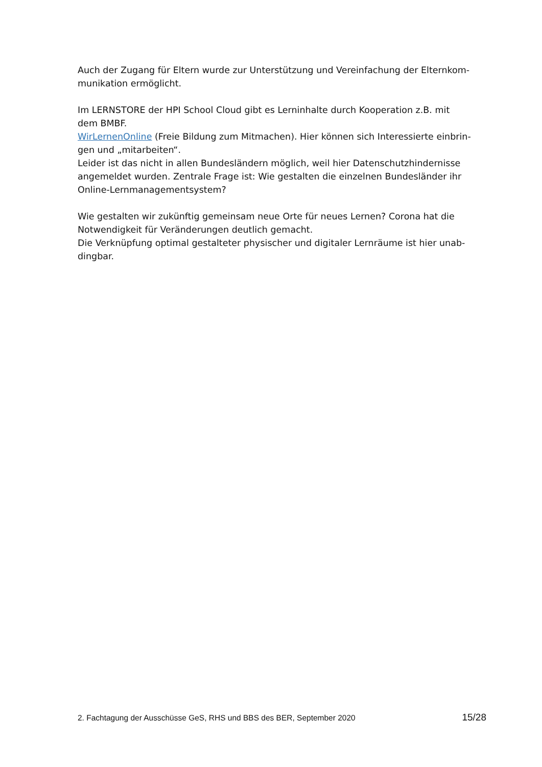Auch der Zugang für Eltern wurde zur Unterstützung und Vereinfachung der Elternkom-
munikation ermöglicht.
Im LERNSTORE der HPI School Cloud gibt es Lerninhalte durch Kooperation z.B. mit
dem BMBF.
WirLernenOnline (Freie Bildung zum Mitmachen). Hier können sich Interessierte einbrin-
gen und „mitarbeiten“.
Leider ist das nicht in allen Bundesländern möglich, weil hier Datenschutzhindernisse
angemeldet wurden. Zentrale Frage ist: Wie gestalten die einzelnen Bundesländer ihr
Online-Lernmanagementsystem?
Wie gestalten wir zukünftig gemeinsam neue Orte für neues Lernen? Corona hat die
Notwendigkeit für Veränderungen deutlich gemacht.
Die Verknüpfung optimal gestalteter physischer und digitaler Lernräume ist hier unab-
dingbar.
2. Fachtagung der Ausschüsse GeS, RHS und BBS des BER, September 2020 15/28